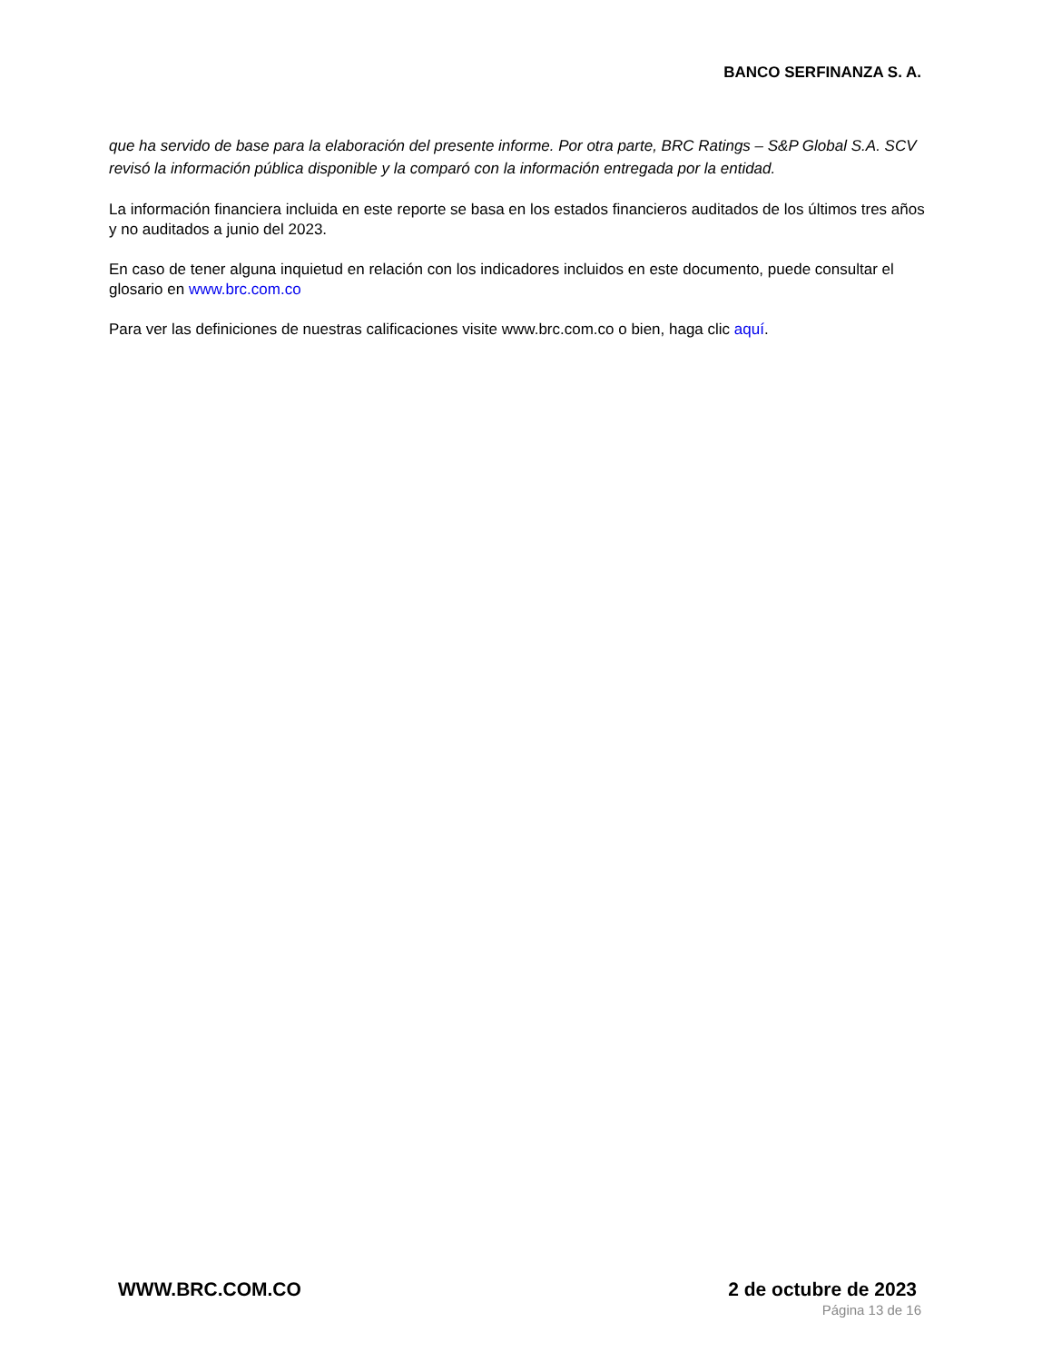BANCO SERFINANZA S. A.
que ha servido de base para la elaboración del presente informe. Por otra parte, BRC Ratings – S&P Global S.A. SCV revisó la información pública disponible y la comparó con la información entregada por la entidad.
La información financiera incluida en este reporte se basa en los estados financieros auditados de los últimos tres años y no auditados a junio del 2023.
En caso de tener alguna inquietud en relación con los indicadores incluidos en este documento, puede consultar el glosario en www.brc.com.co
Para ver las definiciones de nuestras calificaciones visite www.brc.com.co o bien, haga clic aquí.
WWW.BRC.COM.CO 2 de octubre de 2023
Página 13 de 16